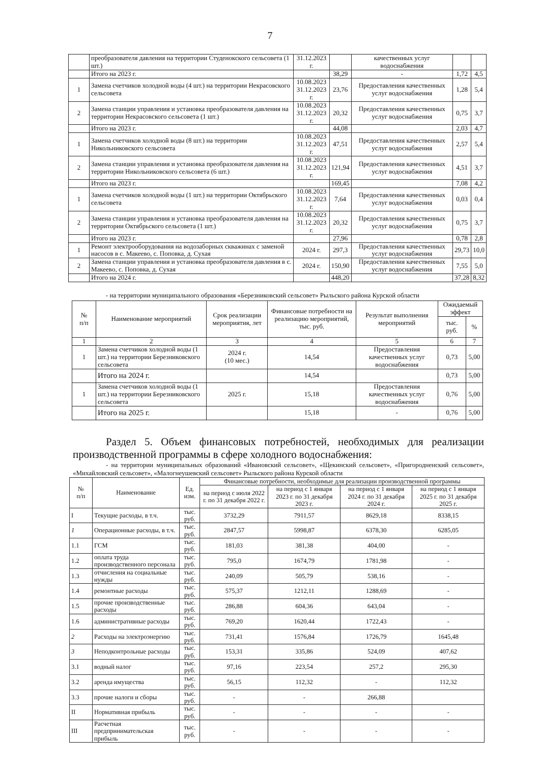7
| | преобразователя давления на территории Студенокского сельсовета (1 шт.) | 31.12.2023 г. | | качественных услуг водоснабжения | | |
| | Итого на 2023 г. | | 38,29 | - | 1,72 | 4,5 |
| 1 | Замена счетчиков холодной воды (4 шт.) на территории Некрасовского сельсовета | 10.08.2023 31.12.2023 г. | 23,76 | Предоставления качественных услуг водоснабжения | 1,28 | 5,4 |
| 2 | Замена станции управления и установка преобразователя давления на территории Некрасовского сельсовета (1 шт.) | 10.08.2023 31.12.2023 г. | 20,32 | Предоставления качественных услуг водоснабжения | 0,75 | 3,7 |
| | Итого на 2023 г. | | 44,08 | | 2,03 | 4,7 |
| 1 | Замена счетчиков холодной воды (8 шт.) на территории Никольниковского сельсовета | 10.08.2023 31.12.2023 г. | 47,51 | Предоставления качественных услуг водоснабжения | 2,57 | 5,4 |
| 2 | Замена станции управления и установка преобразователя давления на территории Никольниковского сельсовета (6 шт.) | 10.08.2023 31.12.2023 г. | 121,94 | Предоставления качественных услуг водоснабжения | 4,51 | 3,7 |
| | Итого на 2023 г. | | 169,45 | | 7,08 | 4,2 |
| 1 | Замена счетчиков холодной воды (1 шт.) на территории Октябрьского сельсовета | 10.08.2023 31.12.2023 г. | 7,64 | Предоставления качественных услуг водоснабжения | 0,03 | 0,4 |
| 2 | Замена станции управления и установка преобразователя давления на территории Октябрьского сельсовета (1 шт.) | 10.08.2023 31.12.2023 г. | 20,32 | Предоставления качественных услуг водоснабжения | 0,75 | 3,7 |
| | Итого на 2023 г. | | 27,96 | | 0,78 | 2,8 |
| 1 | Ремонт электрооборудования на водозаборных скважинах с заменой насосов в с. Макеево, с. Поповка, д. Сухая | 2024 г. | 297,3 | Предоставления качественных услуг водоснабжения | 29,73 | 10,0 |
| 2 | Замена станции управления и установка преобразователя давления в с. Макеево, с. Поповка, д. Сухая | 2024 г. | 150,90 | Предоставления качественных услуг водоснабжения | 7,55 | 5,0 |
| | Итого на 2024 г. | | 448,20 | | 37,28 | 8,32 |
- на территории муниципального образования «Березниковский сельсовет» Рыльского района Курской области
| № п/п | Наименование мероприятий | Срок реализации мероприятия, лет | Финансовые потребности на реализацию мероприятий, тыс. руб. | Результат выполнения мероприятий | Ожидаемый эффект | |
| --- | --- | --- | --- | --- | --- | --- |
| | | | | | тыс. руб. | % |
| 1 | 2 | 3 | 4 | 5 | 6 | 7 |
| 1 | Замена счетчиков холодной воды (1 шт.) на территории Березниковского сельсовета | 2024 г. (10 мес.) | 14,54 | Предоставления качественных услуг водоснабжения | 0,73 | 5,00 |
| | Итого на 2024 г. | | 14,54 | | 0,73 | 5,00 |
| 1 | Замена счетчиков холодной воды (1 шт.) на территории Березниковского сельсовета | 2025 г. | 15,18 | Предоставления качественных услуг водоснабжения | 0,76 | 5,00 |
| | Итого на 2025 г. | | 15,18 | - | 0,76 | 5,00 |
Раздел 5. Объем финансовых потребностей, необходимых для реализации производственной программы в сфере холодного водоснабжения:
- на территории муниципальных образований «Ивановский сельсовет», «Щекинский сельсовет», «Пригородненский сельсовет», «Михайловский сельсовет», «Малогнеушевский сельсовет» Рыльского района Курской области
| № п/п | Наименование | Ед. изм. | Финансовые потребности, необходимые для реализации производственной программы | | | |
| --- | --- | --- | --- | --- | --- | --- |
| | | | на период с июля 2022 г. по 31 декабря 2022 г. | на период с 1 января 2023 г. по 31 декабря 2023 г. | на период с 1 января 2024 г. по 31 декабря 2024 г. | на период с 1 января 2025 г. по 31 декабря 2025 г. |
| I | Текущие расходы, в т.ч. | тыс. руб. | 3732,29 | 7911,57 | 8629,18 | 8338,15 |
| 1 | Операционные расходы, в т.ч. | тыс. руб. | 2847,57 | 5998,87 | 6378,30 | 6285,05 |
| 1.1 | ГСМ | тыс. руб. | 181,03 | 381,38 | 404,00 | - |
| 1.2 | оплата труда производственного персонала | тыс. руб. | 795,0 | 1674,79 | 1781,98 | - |
| 1.3 | отчисления на социальные нужды | тыс. руб. | 240,09 | 505,79 | 538,16 | - |
| 1.4 | ремонтные расходы | тыс. руб. | 575,37 | 1212,11 | 1288,69 | - |
| 1.5 | прочие производственные расходы | тыс. руб. | 286,88 | 604,36 | 643,04 | - |
| 1.6 | административные расходы | тыс. руб. | 769,20 | 1620,44 | 1722,43 | - |
| 2 | Расходы на электроэнергию | тыс. руб. | 731,41 | 1576,84 | 1726,79 | 1645,48 |
| 3 | Неподконтрольные расходы | тыс. руб. | 153,31 | 335,86 | 524,09 | 407,62 |
| 3.1 | водный налог | тыс. руб. | 97,16 | 223,54 | 257,2 | 295,30 |
| 3.2 | аренда имущества | тыс. руб. | 56,15 | 112,32 | - | 112,32 |
| 3.3 | прочие налоги и сборы | тыс. руб. | - | - | 266,88 | |
| II | Нормативная прибыль | тыс. руб. | - | - | - | - |
| III | Расчетная предпринимательская прибыль | тыс. руб. | - | - | - | - |